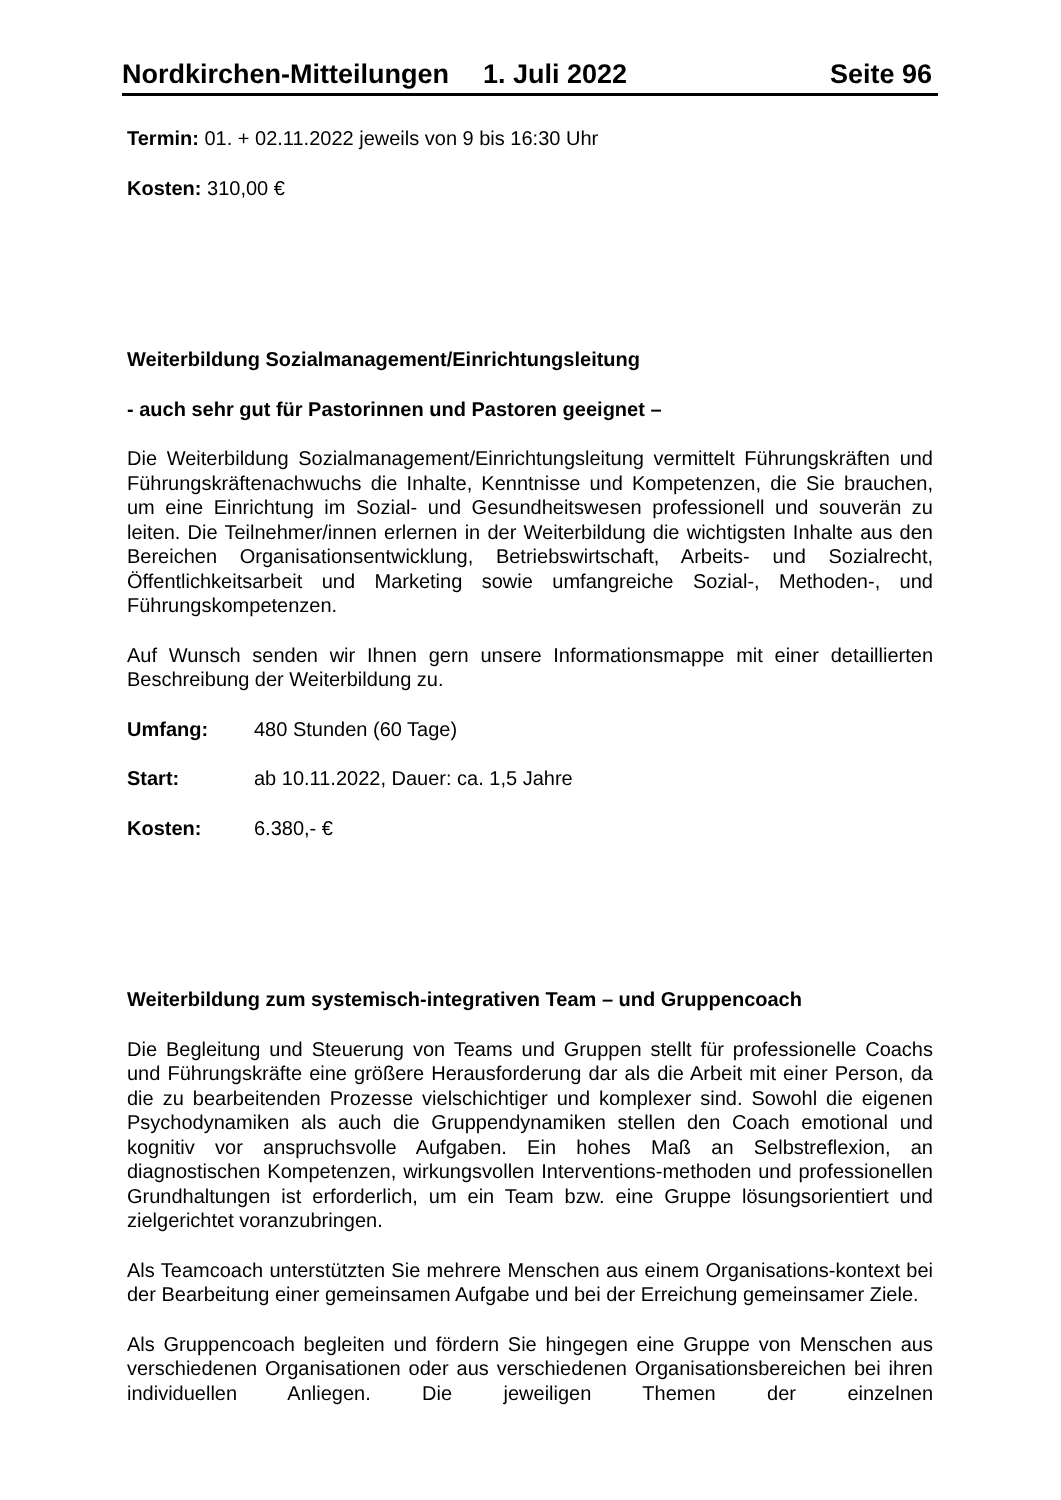Nordkirchen-Mitteilungen 1. Juli 2022 Seite 96
Termin: 01. + 02.11.2022 jeweils von 9 bis 16:30 Uhr
Kosten: 310,00 €
Weiterbildung Sozialmanagement/Einrichtungsleitung
- auch sehr gut für Pastorinnen und Pastoren geeignet –
Die Weiterbildung Sozialmanagement/Einrichtungsleitung vermittelt Führungskräften und Führungskräftenachwuchs die Inhalte, Kenntnisse und Kompetenzen, die Sie brauchen, um eine Einrichtung im Sozial- und Gesundheitswesen professionell und souverän zu leiten. Die Teilnehmer/innen erlernen in der Weiterbildung die wichtigsten Inhalte aus den Bereichen Organisationsentwicklung, Betriebswirtschaft, Arbeits- und Sozialrecht, Öffentlichkeitsarbeit und Marketing sowie umfangreiche Sozial-, Methoden-, und Führungskompetenzen.
Auf Wunsch senden wir Ihnen gern unsere Informationsmappe mit einer detaillierten Beschreibung der Weiterbildung zu.
Umfang: 480 Stunden (60 Tage)
Start: ab 10.11.2022, Dauer: ca. 1,5 Jahre
Kosten: 6.380,- €
Weiterbildung zum systemisch-integrativen Team – und Gruppencoach
Die Begleitung und Steuerung von Teams und Gruppen stellt für professionelle Coachs und Führungskräfte eine größere Herausforderung dar als die Arbeit mit einer Person, da die zu bearbeitenden Prozesse vielschichtiger und komplexer sind. Sowohl die eigenen Psychodynamiken als auch die Gruppendynamiken stellen den Coach emotional und kognitiv vor anspruchsvolle Aufgaben. Ein hohes Maß an Selbstreflexion, an diagnostischen Kompetenzen, wirkungsvollen Interventions-methoden und professionellen Grundhaltungen ist erforderlich, um ein Team bzw. eine Gruppe lösungsorientiert und zielgerichtet voranzubringen.
Als Teamcoach unterstützten Sie mehrere Menschen aus einem Organisations-kontext bei der Bearbeitung einer gemeinsamen Aufgabe und bei der Erreichung gemeinsamer Ziele.
Als Gruppencoach begleiten und fördern Sie hingegen eine Gruppe von Menschen aus verschiedenen Organisationen oder aus verschiedenen Organisationsbereichen bei ihren individuellen Anliegen. Die jeweiligen Themen der einzelnen